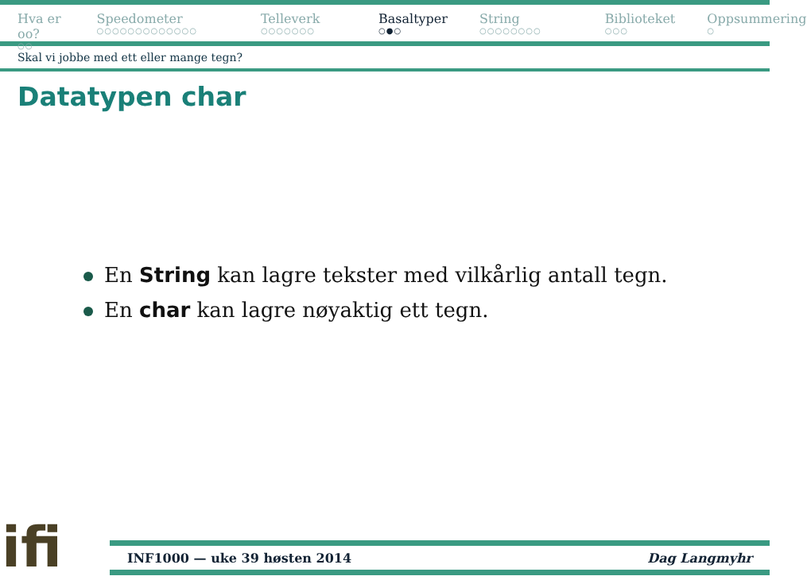Hva er oo?
○○
Speedometer
○○○○○○○○○○○○○
Telleverk
○○○○○○○
Basaltyper
○●○
String
○○○○○○○○
Biblioteket
○○○
Oppsummering
○
Skal vi jobbe med ett eller mange tegn?
Datatypen char
En String kan lagre tekster med vilkårlig antall tegn.
En char kan lagre nøyaktig ett tegn.
ifi
INF1000 — uke 39 høsten 2014 Dag Langmyhr